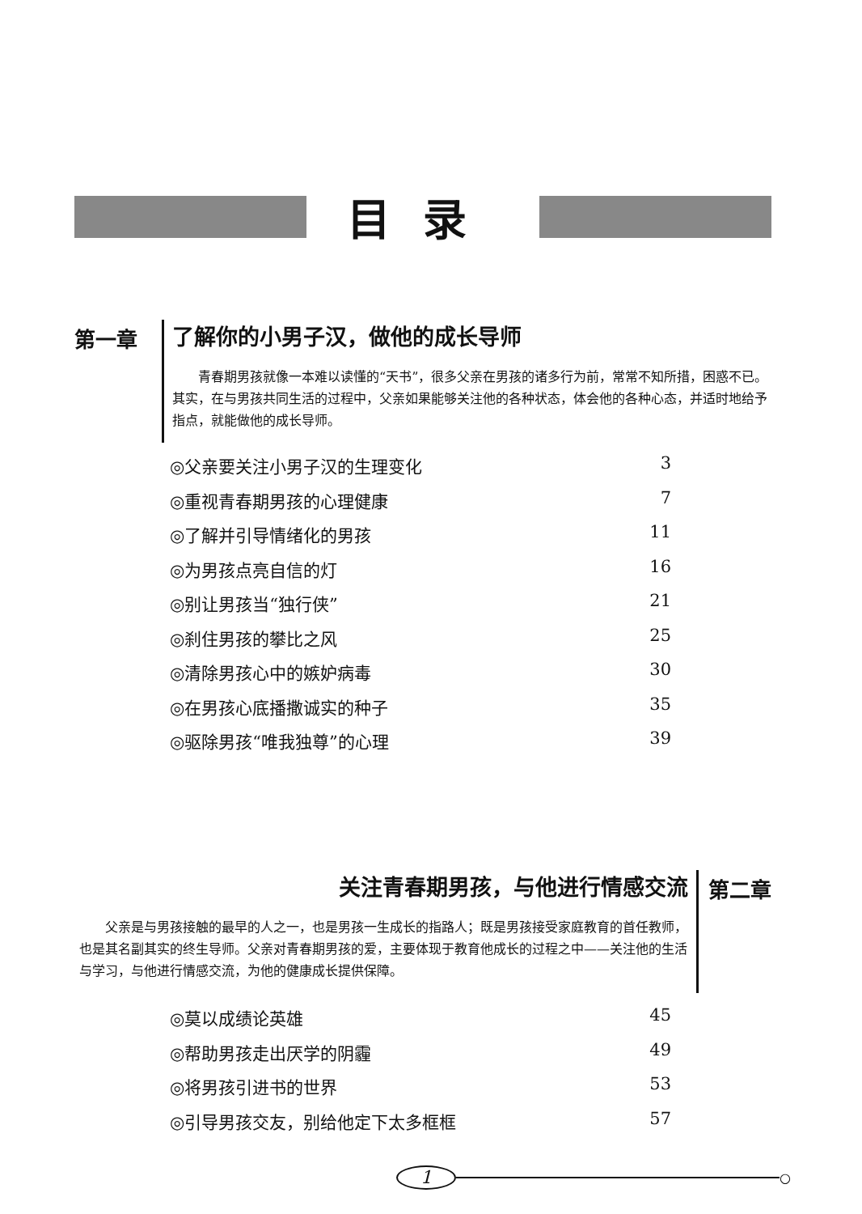目录
第一章
了解你的小男子汉，做他的成长导师
青春期男孩就像一本难以读懂的“天书”，很多父亲在男孩的诸多行为前，常常不知所措，困惑不已。其实，在与男孩共同生活的过程中，父亲如果能够关注他的各种状态，体会他的各种心态，并适时地给予指点，就能做他的成长导师。
◎父亲要关注小男子汉的生理变化 3
◎重视青春期男孩的心理健康 7
◎了解并引导情绪化的男孩 11
◎为男孩点亮自信的灯 16
◎别让男孩当“独行侠” 21
◎刹住男孩的攀比之风 25
◎清除男孩心中的嫉妒病毒 30
◎在男孩心底播撒诚实的种子 35
◎驱除男孩“唯我独尊”的心理 39
关注青春期男孩，与他进行情感交流
父亲是与男孩接触的最早的人之一，也是男孩一生成长的指路人；既是男孩接受家庭教育的首任教师，也是其名副其实的终生导师。父亲对青春期男孩的爱，主要体现于教育他成长的过程之中——关注他的生活与学习，与他进行情感交流，为他的健康成长提供保障。
第二章
◎莫以成绩论英雄 45
◎帮助男孩走出厌学的阴霾 49
◎将男孩引进书的世界 53
◎引导男孩交友，别给他定下太多框框 57
1
○